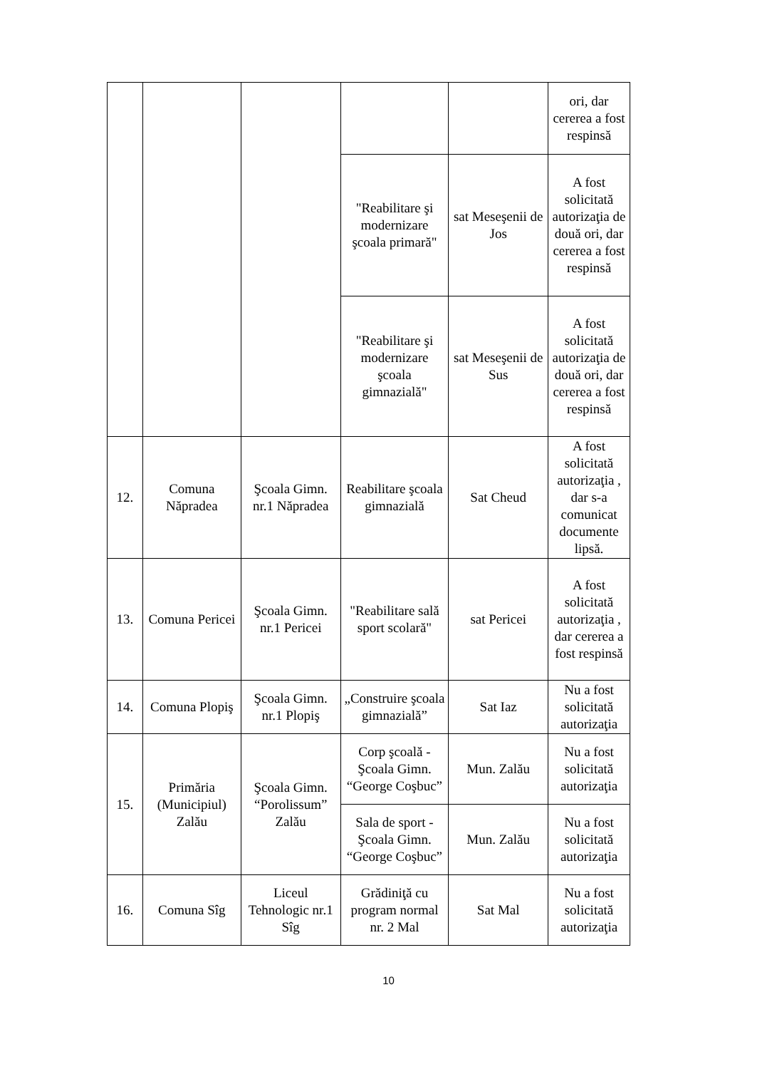| | | | | | ori, dar cererea a fost respinsă |
| | | | "Reabilitare şi modernizare şcoala primară" | sat Meseşenii de Jos | A fost solicitată autorizaţia de două ori, dar cererea a fost respinsă |
| | | | "Reabilitare şi modernizare şcoala gimnazială" | sat Meseşenii de Sus | A fost solicitată autorizaţia de două ori, dar cererea a fost respinsă |
| 12. | Comuna Năpradea | Şcoala Gimn. nr.1 Năpradea | Reabilitare şcoala gimnazială | Sat Cheud | A fost solicitată autorizaţia , dar s-a comunicat documente lipsă. |
| 13. | Comuna Pericei | Şcoala Gimn. nr.1 Pericei | "Reabilitare sală sport scolară" | sat Pericei | A fost solicitată autorizaţia , dar cererea a fost respinsă |
| 14. | Comuna Plopiş | Şcoala Gimn. nr.1 Plopiş | „Construire şcoala gimnazială” | Sat Iaz | Nu a fost solicitată autorizaţia |
| 15. | Primăria (Municipiul) Zalău | Şcoala Gimn. “Porolissum” Zalău | Corp şcoală - Şcoala Gimn. “George Coşbuc” | Mun. Zalău | Nu a fost solicitată autorizaţia |
| | | | Sala de sport - Şcoala Gimn. “George Coşbuc” | Mun. Zalău | Nu a fost solicitată autorizaţia |
| 16. | Comuna Sîg | Liceul Tehnologic nr.1 Sîg | Grădiniţă cu program normal nr. 2 Mal | Sat Mal | Nu a fost solicitată autorizaţia |
10